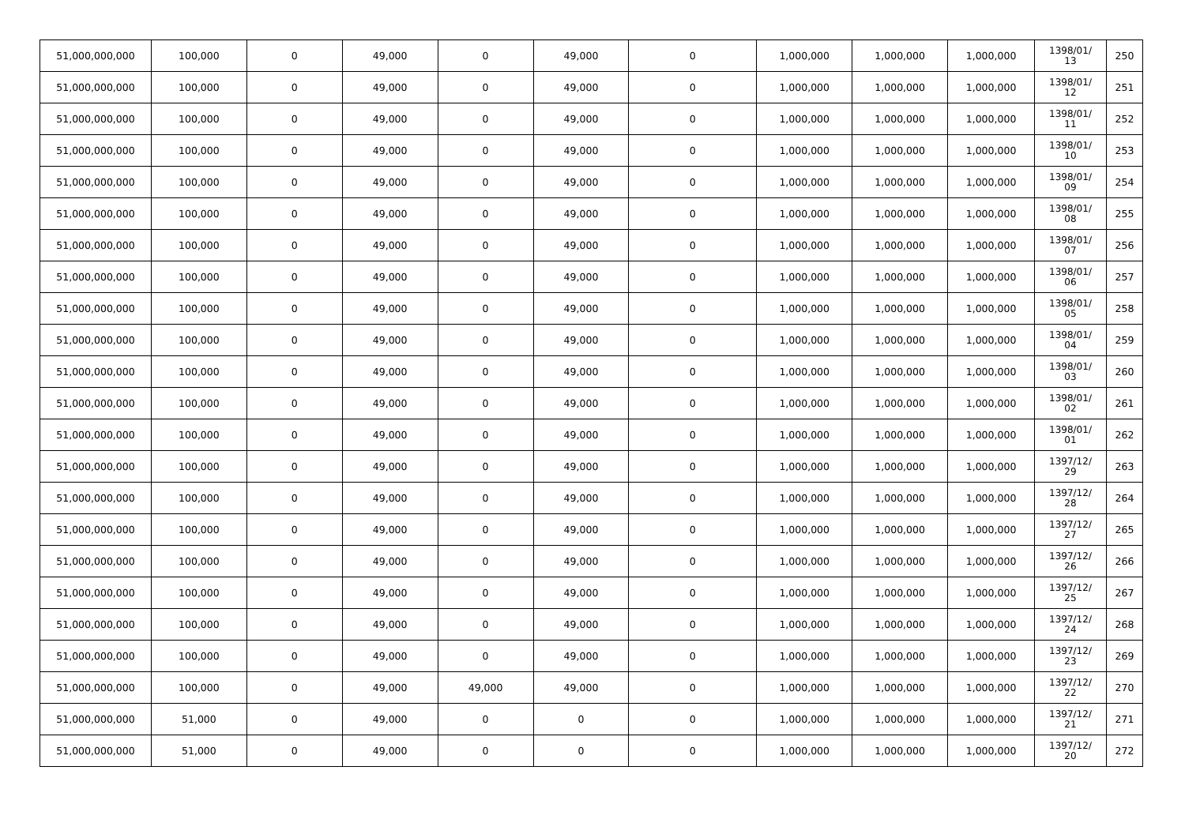| 51,000,000,000 | 100,000 | 0 | 49,000 | 0 | 49,000 | 0 | 1,000,000 | 1,000,000 | 1,000,000 | 1398/01/ 13 | 250 |
| 51,000,000,000 | 100,000 | 0 | 49,000 | 0 | 49,000 | 0 | 1,000,000 | 1,000,000 | 1,000,000 | 1398/01/ 12 | 251 |
| 51,000,000,000 | 100,000 | 0 | 49,000 | 0 | 49,000 | 0 | 1,000,000 | 1,000,000 | 1,000,000 | 1398/01/ 11 | 252 |
| 51,000,000,000 | 100,000 | 0 | 49,000 | 0 | 49,000 | 0 | 1,000,000 | 1,000,000 | 1,000,000 | 1398/01/ 10 | 253 |
| 51,000,000,000 | 100,000 | 0 | 49,000 | 0 | 49,000 | 0 | 1,000,000 | 1,000,000 | 1,000,000 | 1398/01/ 09 | 254 |
| 51,000,000,000 | 100,000 | 0 | 49,000 | 0 | 49,000 | 0 | 1,000,000 | 1,000,000 | 1,000,000 | 1398/01/ 08 | 255 |
| 51,000,000,000 | 100,000 | 0 | 49,000 | 0 | 49,000 | 0 | 1,000,000 | 1,000,000 | 1,000,000 | 1398/01/ 07 | 256 |
| 51,000,000,000 | 100,000 | 0 | 49,000 | 0 | 49,000 | 0 | 1,000,000 | 1,000,000 | 1,000,000 | 1398/01/ 06 | 257 |
| 51,000,000,000 | 100,000 | 0 | 49,000 | 0 | 49,000 | 0 | 1,000,000 | 1,000,000 | 1,000,000 | 1398/01/ 05 | 258 |
| 51,000,000,000 | 100,000 | 0 | 49,000 | 0 | 49,000 | 0 | 1,000,000 | 1,000,000 | 1,000,000 | 1398/01/ 04 | 259 |
| 51,000,000,000 | 100,000 | 0 | 49,000 | 0 | 49,000 | 0 | 1,000,000 | 1,000,000 | 1,000,000 | 1398/01/ 03 | 260 |
| 51,000,000,000 | 100,000 | 0 | 49,000 | 0 | 49,000 | 0 | 1,000,000 | 1,000,000 | 1,000,000 | 1398/01/ 02 | 261 |
| 51,000,000,000 | 100,000 | 0 | 49,000 | 0 | 49,000 | 0 | 1,000,000 | 1,000,000 | 1,000,000 | 1398/01/ 01 | 262 |
| 51,000,000,000 | 100,000 | 0 | 49,000 | 0 | 49,000 | 0 | 1,000,000 | 1,000,000 | 1,000,000 | 1397/12/ 29 | 263 |
| 51,000,000,000 | 100,000 | 0 | 49,000 | 0 | 49,000 | 0 | 1,000,000 | 1,000,000 | 1,000,000 | 1397/12/ 28 | 264 |
| 51,000,000,000 | 100,000 | 0 | 49,000 | 0 | 49,000 | 0 | 1,000,000 | 1,000,000 | 1,000,000 | 1397/12/ 27 | 265 |
| 51,000,000,000 | 100,000 | 0 | 49,000 | 0 | 49,000 | 0 | 1,000,000 | 1,000,000 | 1,000,000 | 1397/12/ 26 | 266 |
| 51,000,000,000 | 100,000 | 0 | 49,000 | 0 | 49,000 | 0 | 1,000,000 | 1,000,000 | 1,000,000 | 1397/12/ 25 | 267 |
| 51,000,000,000 | 100,000 | 0 | 49,000 | 0 | 49,000 | 0 | 1,000,000 | 1,000,000 | 1,000,000 | 1397/12/ 24 | 268 |
| 51,000,000,000 | 100,000 | 0 | 49,000 | 0 | 49,000 | 0 | 1,000,000 | 1,000,000 | 1,000,000 | 1397/12/ 23 | 269 |
| 51,000,000,000 | 100,000 | 0 | 49,000 | 49,000 | 49,000 | 0 | 1,000,000 | 1,000,000 | 1,000,000 | 1397/12/ 22 | 270 |
| 51,000,000,000 | 51,000 | 0 | 49,000 | 0 | 0 | 0 | 1,000,000 | 1,000,000 | 1,000,000 | 1397/12/ 21 | 271 |
| 51,000,000,000 | 51,000 | 0 | 49,000 | 0 | 0 | 0 | 1,000,000 | 1,000,000 | 1,000,000 | 1397/12/ 20 | 272 |